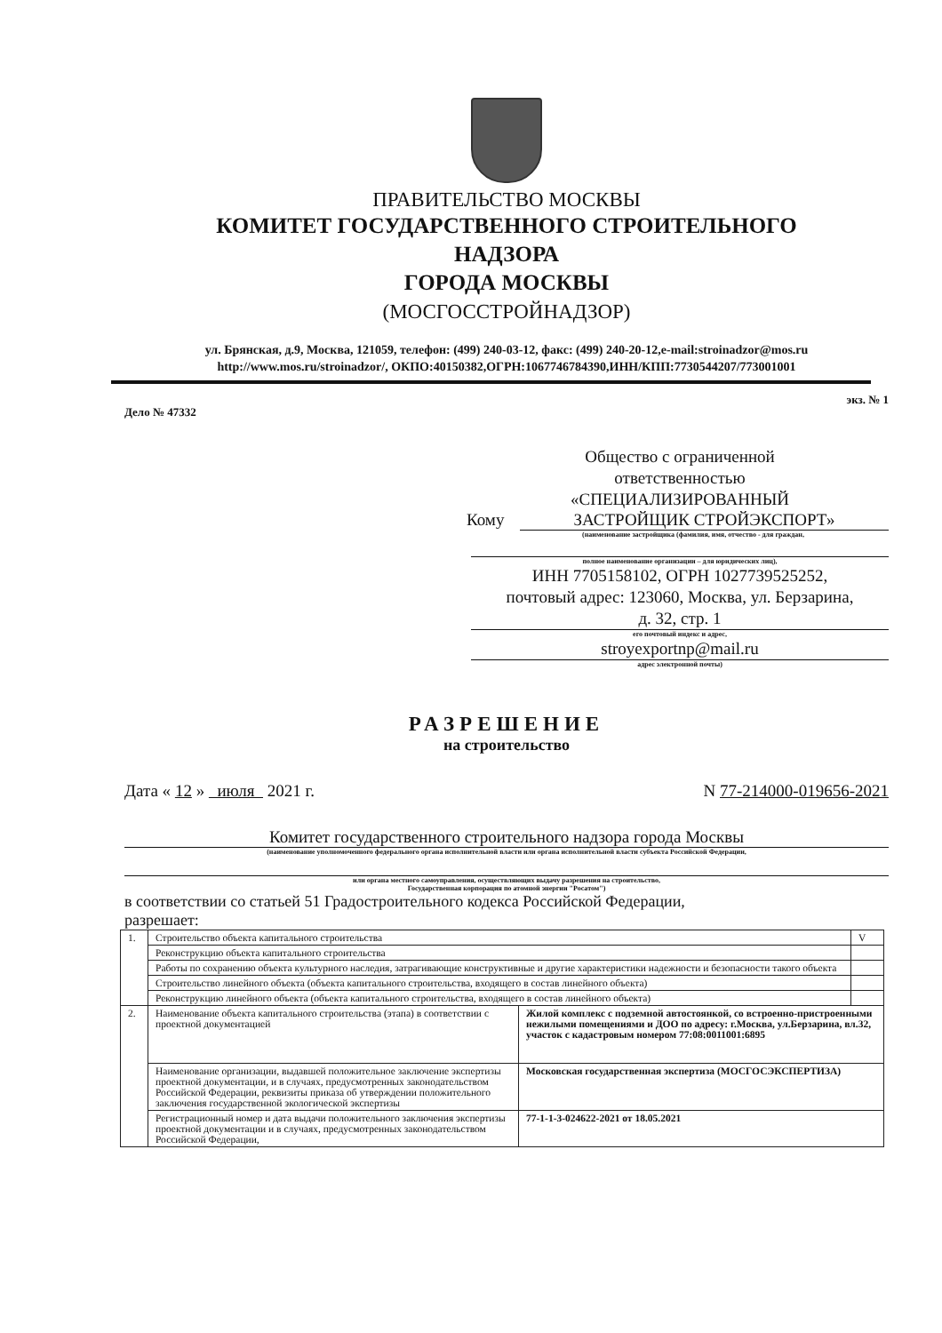ПРАВИТЕЛЬСТВО МОСКВЫ
КОМИТЕТ ГОСУДАРСТВЕННОГО СТРОИТЕЛЬНОГО
НАДЗОРА
ГОРОДА МОСКВЫ
(МОСГОССТРОЙНАДЗОР)
ул. Брянская, д.9, Москва, 121059, телефон: (499) 240-03-12, факс: (499) 240-20-12,e-mail:stroinadzor@mos.ru
http://www.mos.ru/stroinadzor/, ОКПО:40150382,ОГРН:1067746784390,ИНН/КПП:7730544207/773001001
Дело № 47332 экз. № 1
Общество с ограниченной
ответственностью
«СПЕЦИАЛИЗИРОВАННЫЙ
Кому ЗАСТРОЙЩИК СТРОЙЭКСПОРТ»
(наименование застройщика (фамилия, имя, отчество - для граждан,
полное наименование организации – для юридических лиц),
ИНН 7705158102, ОГРН 1027739525252,
почтовый адрес: 123060, Москва, ул. Берзарина,
д. 32, стр. 1
его почтовый индекс и адрес,
stroyexportnp@mail.ru
адрес электронной почты)
РАЗРЕШЕНИЕ
на строительство
Дата « 12 » июля 2021 г. N 77-214000-019656-2021
Комитет государственного строительного надзора города Москвы
(наименование уполномоченного федерального органа исполнительной власти или органа исполнительной власти субъекта Российской Федерации,
или органа местного самоуправления, осуществляющих выдачу разрешения на строительство,
Государственная корпорация по атомной энергии "Росатом")
в соответствии со статьей 51 Градостроительного кодекса Российской Федерации,
разрешает:
| 1. | Строительство объекта капитального строительства | | V |
| | Реконструкцию объекта капитального строительства | | |
| | Работы по сохранению объекта культурного наследия, затрагивающие конструктивные и другие характеристики надежности и безопасности такого объекта | | |
| | Строительство линейного объекта (объекта капитального строительства, входящего в состав линейного объекта) | | |
| | Реконструкцию линейного объекта (объекта капитального строительства, входящего в состав линейного объекта) | | |
| 2. | Наименование объекта капитального строительства (этапа) в соответствии с проектной документацией | Жилой комплекс с подземной автостоянкой, со встроенно-пристроенными нежилыми помещениями и ДОО по адресу: г.Москва, ул.Берзарина, вл.32, участок с кадастровым номером 77:08:0011001:6895 | |
| | Наименование организации, выдавшей положительное заключение экспертизы проектной документации, и в случаях, предусмотренных законодательством Российской Федерации, реквизиты приказа об утверждении положительного заключения государственной экологической экспертизы | Московская государственная экспертиза (МОСГОСЭКСПЕРТИЗА) | |
| | Регистрационный номер и дата выдачи положительного заключения экспертизы проектной документации и в случаях, предусмотренных законодательством Российской Федерации, | 77-1-1-3-024622-2021 от 18.05.2021 | |